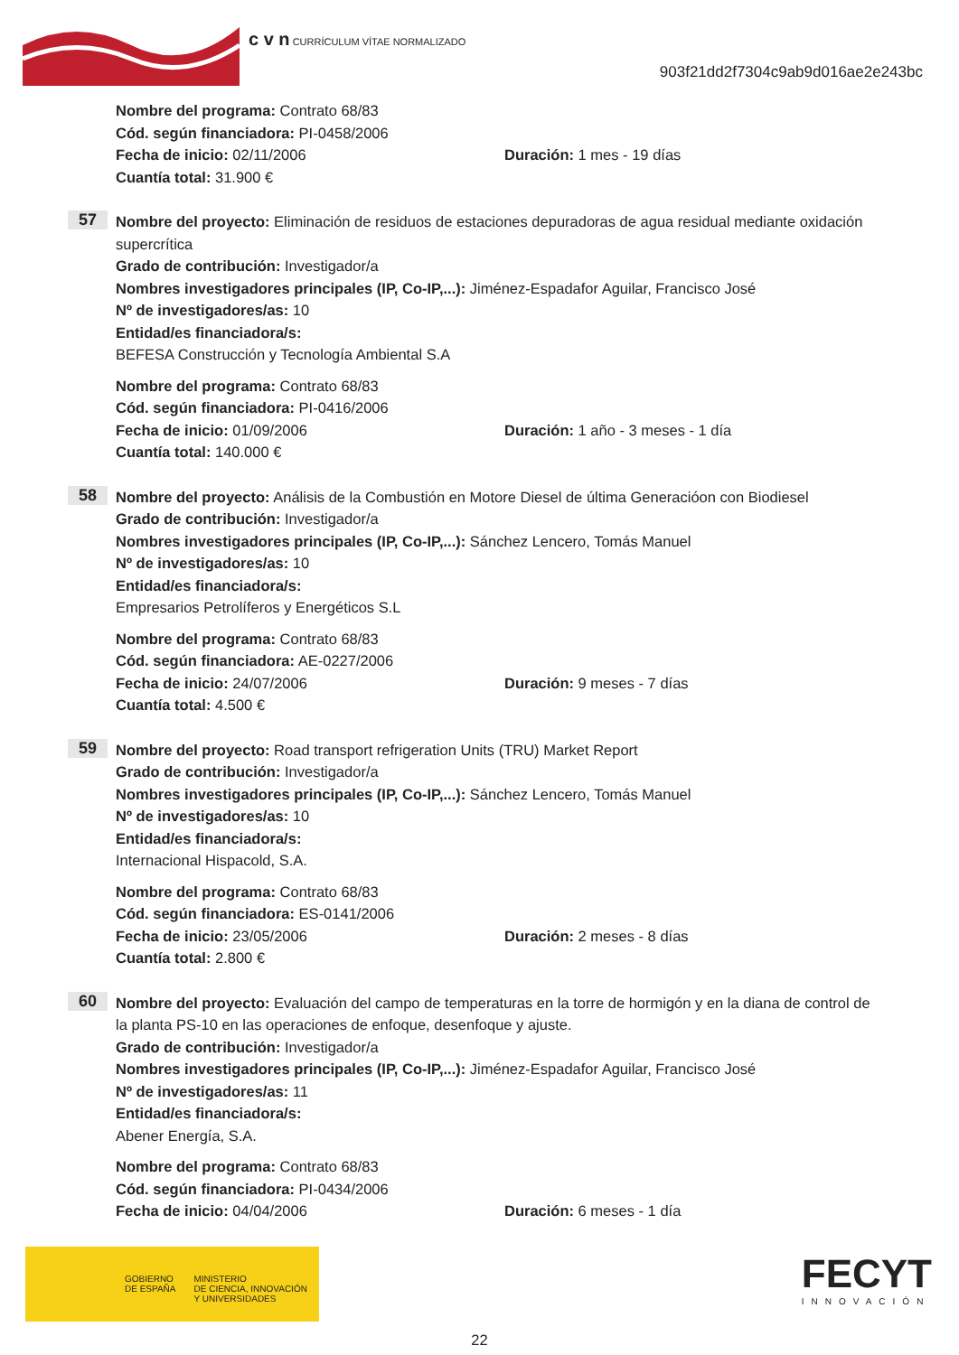c v n CURRÍCULUM VÍTAE NORMALIZADO
903f21dd2f7304c9ab9d016ae2e243bc
Nombre del programa: Contrato 68/83
Cód. según financiadora: PI-0458/2006
Fecha de inicio: 02/11/2006 Duración: 1 mes - 19 días
Cuantía total: 31.900 €
57
Nombre del proyecto: Eliminación de residuos de estaciones depuradoras de agua residual mediante oxidación supercrítica
Grado de contribución: Investigador/a
Nombres investigadores principales (IP, Co-IP,...): Jiménez-Espadafor Aguilar, Francisco José
Nº de investigadores/as: 10
Entidad/es financiadora/s:
BEFESA Construcción y Tecnología Ambiental S.A
Nombre del programa: Contrato 68/83
Cód. según financiadora: PI-0416/2006
Fecha de inicio: 01/09/2006 Duración: 1 año - 3 meses - 1 día
Cuantía total: 140.000 €
58
Nombre del proyecto: Análisis de la Combustión en Motore Diesel de última Generacióon con Biodiesel
Grado de contribución: Investigador/a
Nombres investigadores principales (IP, Co-IP,...): Sánchez Lencero, Tomás Manuel
Nº de investigadores/as: 10
Entidad/es financiadora/s:
Empresarios Petrolíferos y Energéticos S.L
Nombre del programa: Contrato 68/83
Cód. según financiadora: AE-0227/2006
Fecha de inicio: 24/07/2006 Duración: 9 meses - 7 días
Cuantía total: 4.500 €
59
Nombre del proyecto: Road transport refrigeration Units (TRU) Market Report
Grado de contribución: Investigador/a
Nombres investigadores principales (IP, Co-IP,...): Sánchez Lencero, Tomás Manuel
Nº de investigadores/as: 10
Entidad/es financiadora/s:
Internacional Hispacold, S.A.
Nombre del programa: Contrato 68/83
Cód. según financiadora: ES-0141/2006
Fecha de inicio: 23/05/2006 Duración: 2 meses - 8 días
Cuantía total: 2.800 €
60
Nombre del proyecto: Evaluación del campo de temperaturas en la torre de hormigón y en la diana de control de la planta PS-10 en las operaciones de enfoque, desenfoque y ajuste.
Grado de contribución: Investigador/a
Nombres investigadores principales (IP, Co-IP,...): Jiménez-Espadafor Aguilar, Francisco José
Nº de investigadores/as: 11
Entidad/es financiadora/s:
Abener Energía, S.A.
Nombre del programa: Contrato 68/83
Cód. según financiadora: PI-0434/2006
Fecha de inicio: 04/04/2006 Duración: 6 meses - 1 día
GOBIERNO
DE ESPAÑA MINISTERIO
DE CIENCIA, INNOVACIÓN
Y UNIVERSIDADES
FECYT
INNOVACIÓN
22